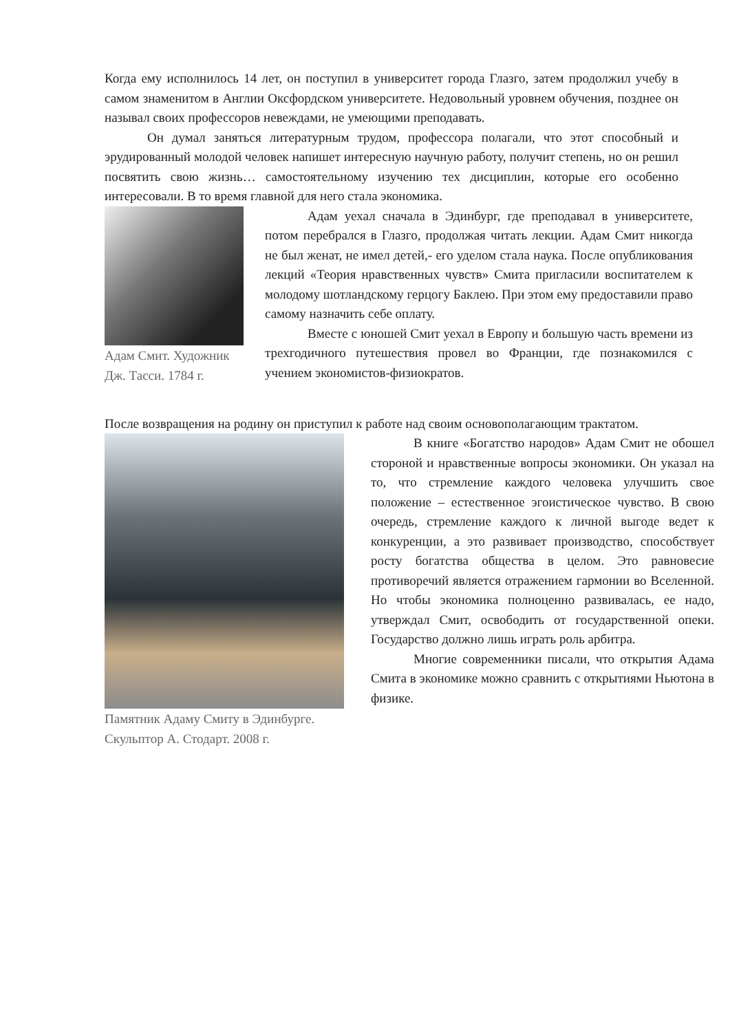Когда ему исполнилось 14 лет, он поступил в университет города Глазго, затем продолжил учебу в самом знаменитом в Англии Оксфордском университете. Недовольный уровнем обучения, позднее он называл своих профессоров невеждами, не умеющими преподавать.
Он думал заняться литературным трудом, профессора полагали, что этот способный и эрудированный молодой человек напишет интересную научную работу, получит степень, но он решил посвятить свою жизнь… самостоятельному изучению тех дисциплин, которые его особенно интересовали. В то время главной для него стала экономика.
Адам Смит. Художник Дж. Тасси. 1784 г.
Адам уехал сначала в Эдинбург, где преподавал в университете, потом перебрался в Глазго, продолжая читать лекции. Адам Смит никогда не был женат, не имел детей,- его уделом стала наука. После опубликования лекций «Теория нравственных чувств» Смита пригласили воспитателем к молодому шотландскому герцогу Баклею. При этом ему предоставили право самому назначить себе оплату.
Вместе с юношей Смит уехал в Европу и большую часть времени из трехгодичного путешествия провел во Франции, где познакомился с учением экономистов-физиократов.
После возвращения на родину он приступил к работе над своим основополагающим трактатом.
Памятник Адаму Смиту в Эдинбурге. Скульптор А. Стодарт. 2008 г.
В книге «Богатство народов» Адам Смит не обошел стороной и нравственные вопросы экономики. Он указал на то, что стремление каждого человека улучшить свое положение – естественное эгоистическое чувство. В свою очередь, стремление каждого к личной выгоде ведет к конкуренции, а это развивает производство, способствует росту богатства общества в целом. Это равновесие противоречий является отражением гармонии во Вселенной. Но чтобы экономика полноценно развивалась, ее надо, утверждал Смит, освободить от государственной опеки. Государство должно лишь играть роль арбитра.
Многие современники писали, что открытия Адама Смита в экономике можно сравнить с открытиями Ньютона в физике.